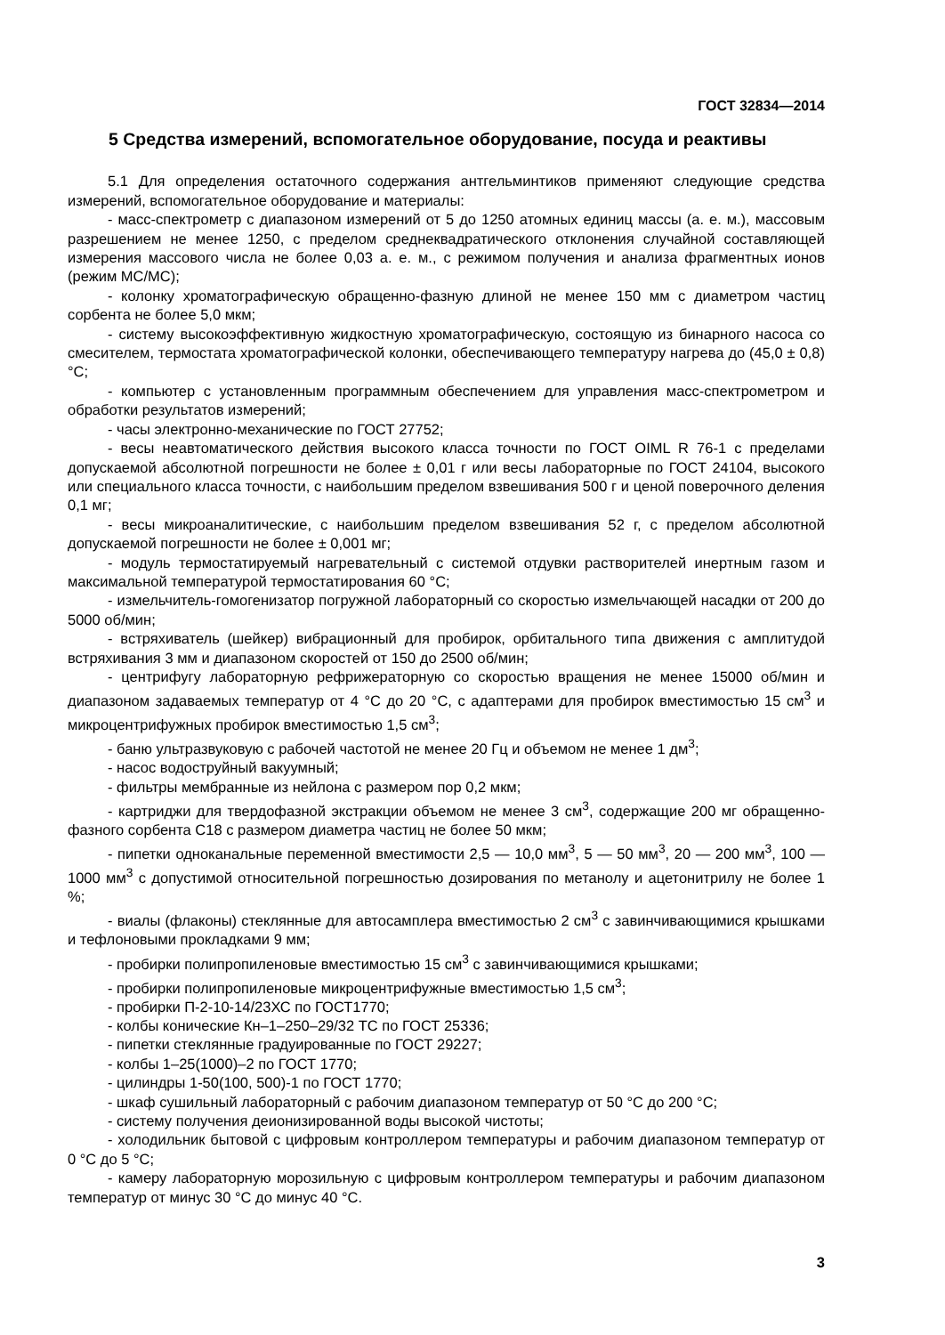ГОСТ 32834—2014
5 Средства измерений, вспомогательное оборудование, посуда и реактивы
5.1 Для определения остаточного содержания антгельминтиков применяют следующие средства измерений, вспомогательное оборудование и материалы:
- масс-спектрометр с диапазоном измерений от 5 до 1250 атомных единиц массы (а. е. м.), массовым разрешением не менее 1250, с пределом среднеквадратического отклонения случайной составляющей измерения массового числа не более 0,03 а. е. м., с режимом получения и анализа фрагментных ионов (режим МС/МС);
- колонку хроматографическую обращенно-фазную длиной не менее 150 мм с диаметром частиц сорбента не более 5,0 мкм;
- систему высокоэффективную жидкостную хроматографическую, состоящую из бинарного насоса со смесителем, термостата хроматографической колонки, обеспечивающего температуру нагрева до (45,0 ± 0,8) °С;
- компьютер с установленным программным обеспечением для управления масс-спектрометром и обработки результатов измерений;
- часы электронно-механические по ГОСТ 27752;
- весы неавтоматического действия высокого класса точности по ГОСТ OIML R 76-1 с пределами допускаемой абсолютной погрешности не более ± 0,01 г или весы лабораторные по ГОСТ 24104, высокого или специального класса точности, с наибольшим пределом взвешивания 500 г и ценой поверочного деления 0,1 мг;
- весы микроаналитические, с наибольшим пределом взвешивания 52 г, с пределом абсолютной допускаемой погрешности не более ± 0,001 мг;
- модуль термостатируемый нагревательный с системой отдувки растворителей инертным газом и максимальной температурой термостатирования 60 °С;
- измельчитель-гомогенизатор погружной лабораторный со скоростью измельчающей насадки от 200 до 5000 об/мин;
- встряхиватель (шейкер) вибрационный для пробирок, орбитального типа движения с амплитудой встряхивания 3 мм и диапазоном скоростей от 150 до 2500 об/мин;
- центрифугу лабораторную рефрижераторную со скоростью вращения не менее 15000 об/мин и диапазоном задаваемых температур от 4 °С до 20 °С, с адаптерами для пробирок вместимостью 15 см<sup>3</sup> и микроцентрифужных пробирок вместимостью 1,5 см<sup>3</sup>;
- баню ультразвуковую с рабочей частотой не менее 20 Гц и объемом не менее 1 дм<sup>3</sup>;
- насос водоструйный вакуумный;
- фильтры мембранные из нейлона с размером пор 0,2 мкм;
- картриджи для твердофазной экстракции объемом не менее 3 см<sup>3</sup>, содержащие 200 мг обращенно-фазного сорбента С18 с размером диаметра частиц не более 50 мкм;
- пипетки одноканальные переменной вместимости 2,5 — 10,0 мм<sup>3</sup>, 5 — 50 мм<sup>3</sup>, 20 — 200 мм<sup>3</sup>, 100 — 1000 мм<sup>3</sup> с допустимой относительной погрешностью дозирования по метанолу и ацетонитрилу не более 1 %;
- виалы (флаконы) стеклянные для автосамплера вместимостью 2 см<sup>3</sup> с завинчивающимися крышками и тефлоновыми прокладками 9 мм;
- пробирки полипропиленовые вместимостью 15 см<sup>3</sup> с завинчивающимися крышками;
- пробирки полипропиленовые микроцентрифужные вместимостью 1,5 см<sup>3</sup>;
- пробирки П-2-10-14/23ХС по ГОСТ1770;
- колбы конические Кн–1–250–29/32 ТС по ГОСТ 25336;
- пипетки стеклянные градуированные по ГОСТ 29227;
- колбы 1–25(1000)–2 по ГОСТ 1770;
- цилиндры 1-50(100, 500)-1 по ГОСТ 1770;
- шкаф сушильный лабораторный с рабочим диапазоном температур от 50 °С до 200 °С;
- систему получения деионизированной воды высокой чистоты;
- холодильник бытовой с цифровым контроллером температуры и рабочим диапазоном температур от 0 °С до 5 °С;
- камеру лабораторную морозильную с цифровым контроллером температуры и рабочим диапазоном температур от минус 30 °С до минус 40 °С.
3